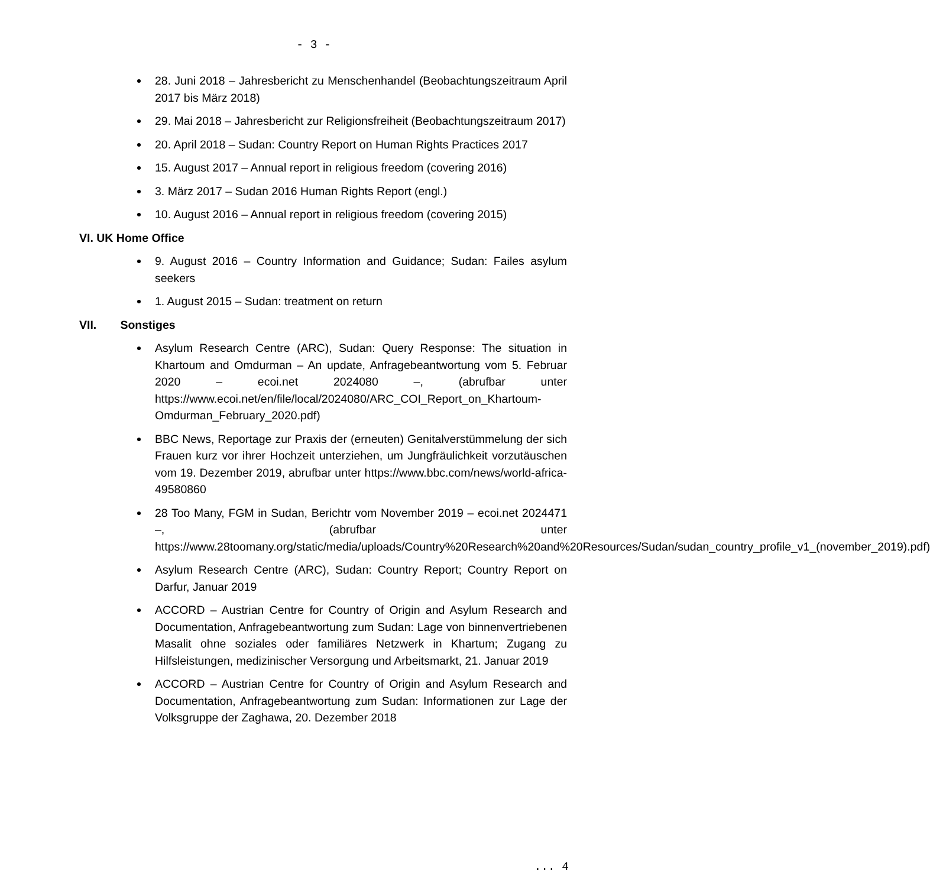- 3 -
28. Juni 2018 – Jahresbericht zu Menschenhandel (Beobachtungszeitraum April 2017 bis März 2018)
29. Mai 2018 – Jahresbericht zur Religionsfreiheit (Beobachtungszeitraum 2017)
20. April 2018 – Sudan: Country Report on Human Rights Practices 2017
15. August 2017 – Annual report in religious freedom (covering 2016)
3. März 2017 – Sudan 2016 Human Rights Report (engl.)
10. August 2016 – Annual report in religious freedom (covering 2015)
VI. UK Home Office
9. August 2016 – Country Information and Guidance; Sudan: Failes asylum seekers
1. August 2015 – Sudan: treatment on return
VII. Sonstiges
Asylum Research Centre (ARC), Sudan: Query Response: The situation in Khartoum and Omdurman – An update, Anfragebeantwortung vom 5. Februar 2020 – ecoi.net 2024080 –, (abrufbar unter https://www.ecoi.net/en/file/local/2024080/ARC_COI_Report_on_Khartoum-Omdurman_February_2020.pdf)
BBC News, Reportage zur Praxis der (erneuten) Genitalverstümmelung der sich Frauen kurz vor ihrer Hochzeit unterziehen, um Jungfräulichkeit vorzutäuschen vom 19. Dezember 2019, abrufbar unter https://www.bbc.com/news/world-africa-49580860
28 Too Many, FGM in Sudan, Berichtr vom November 2019 – ecoi.net 2024471 –, (abrufbar unter https://www.28toomany.org/static/media/uploads/Country%20Research%20and%20Resources/Sudan/sudan_country_profile_v1_(november_2019).pdf)
Asylum Research Centre (ARC), Sudan: Country Report; Country Report on Darfur, Januar 2019
ACCORD – Austrian Centre for Country of Origin and Asylum Research and Documentation, Anfragebeantwortung zum Sudan: Lage von binnenvertriebenen Masalit ohne soziales oder familiäres Netzwerk in Khartum; Zugang zu Hilfsleistungen, medizinischer Versorgung und Arbeitsmarkt, 21. Januar 2019
ACCORD – Austrian Centre for Country of Origin and Asylum Research and Documentation, Anfragebeantwortung zum Sudan: Informationen zur Lage der Volksgruppe der Zaghawa, 20. Dezember 2018
... 4